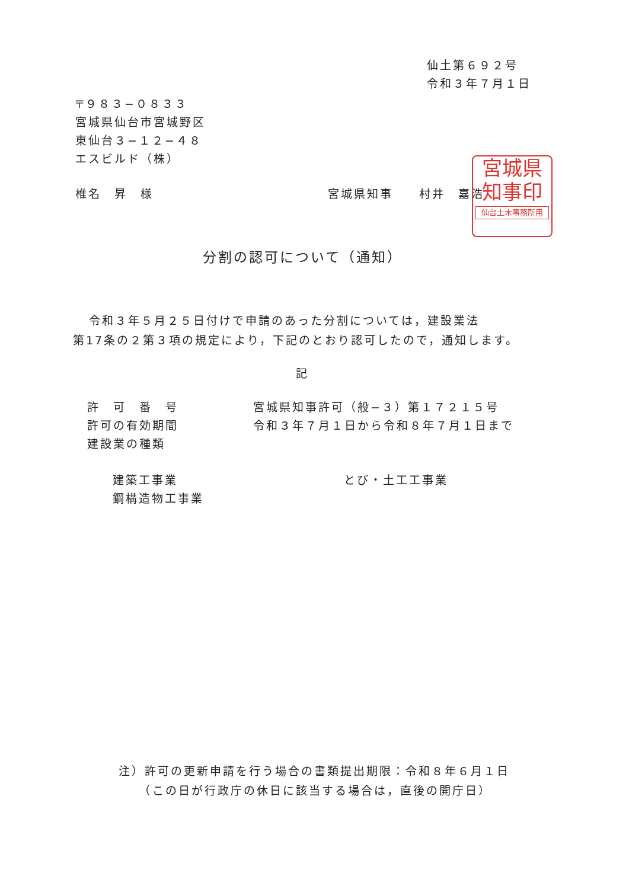仙土第６９２号
令和３年７月１日
〒９８３−０８３３
宮城県仙台市宮城野区
東仙台３−１２−４８
エスビルド（株）
椎名　昇　様 宮城県知事　　村井　嘉浩
宮城県
知事印
仙台土木事務所用
分割の認可について（通知）
令和３年５月２５日付けで申請のあった分割については，建設業法
第17条の２第３項の規定により，下記のとおり認可したので，通知します。
記
許　可　番　号 宮城県知事許可（般−３）第１７２１５号
許可の有効期間 令和３年７月１日から令和８年７月１日まで
建設業の種類
建築工事業
鋼構造物工事業
とび・土工工事業
注）許可の更新申請を行う場合の書類提出期限：令和８年６月１日
　　（この日が行政庁の休日に該当する場合は，直後の開庁日）